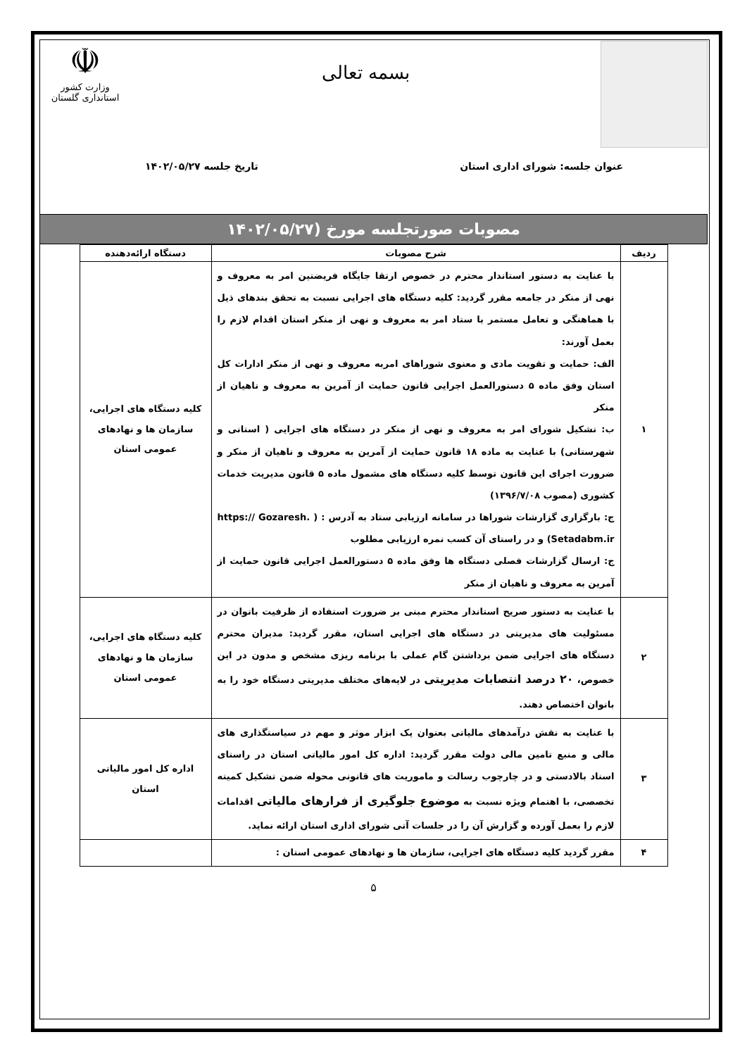بسمه تعالی
☫
وزارت کشور
استانداری گلستان
عنوان جلسه: شورای اداری استان تاریخ جلسه ۱۴۰۲/۰۵/۲۷
مصوبات صورتجلسه مورخ (۱۴۰۲/۰۵/۲۷
| ردیف | شرح مصوبات | دستگاه ارائه‌دهنده |
| --- | --- | --- |
| ۱ | با عنایت به دستور استاندار محترم در خصوص ارتقا جایگاه فریضتین امر به معروف و نهی از منکر در جامعه مقرر گردید: کلیه دستگاه های اجرایی نسبت به تحقق بندهای ذیل با هماهنگی و تعامل مستمر با ستاد امر به معروف و نهی از منکر استان اقدام لازم را بعمل آورند: الف: حمایت و تقویت مادی و معنوی شوراهای امربه معروف و نهی از منکر ادارات کل استان وفق ماده ۵ دستورالعمل اجرایی قانون حمایت از آمرین به معروف و ناهیان از منکر ب: تشکیل شورای امر به معروف و نهی از منکر در دستگاه های اجرایی ( استانی و شهرستانی) با عنایت به ماده ۱۸ قانون حمایت از آمرین به معروف و ناهیان از منکر و ضرورت اجرای این قانون توسط کلیه دستگاه های مشمول ماده ۵ قانون مدیریت خدمات کشوری (مصوب ۱۳۹۶/۷/۰۸) ج: بارگزاری گزارشات شوراها در سامانه ارزیابی ستاد به آدرس : ( https:// Gozaresh. Setadabm.ir) و در راستای آن کسب نمره ارزیابی مطلوب ج: ارسال گزارشات فصلی دستگاه ها وفق ماده ۵ دستورالعمل اجرایی قانون حمایت از آمرین به معروف و ناهیان از منکر | کلیه دستگاه های اجرایی، سازمان ها و نهادهای عمومی استان |
| ۲ | با عنایت به دستور صریح استاندار محترم مبنی بر ضرورت استفاده از ظرفیت بانوان در مسئولیت های مدیریتی در دستگاه های اجرایی استان، مقرر گردید: مدیران محترم دستگاه های اجرایی ضمن برداشتن گام عملی با برنامه ریزی مشخص و مدون در این خصوص، ۲۰ درصد انتصابات مدیریتی در لایه‌های مختلف مدیریتی دستگاه خود را به بانوان اختصاص دهند. | کلیه دستگاه های اجرایی، سازمان ها و نهادهای عمومی استان |
| ۳ | با عنایت به نقش درآمدهای مالیاتی بعنوان یک ابزار موثر و مهم در سیاستگذاری های مالی و منبع تامین مالی دولت مقرر گردید: اداره کل امور مالیاتی استان در راستای اسناد بالادستی و در چارچوب رسالت و ماموریت های قانونی محوله ضمن تشکیل کمیته تخصصی، با اهتمام ویژه نسبت به موضوع جلوگیری از فرارهای مالیاتی اقدامات لازم را بعمل آورده و گزارش آن را در جلسات آتی شورای اداری استان ارائه نماید. | اداره کل امور مالیاتی استان |
| ۴ | مقرر گردید کلیه دستگاه های اجرایی، سازمان ها و نهادهای عمومی استان : | |
۵